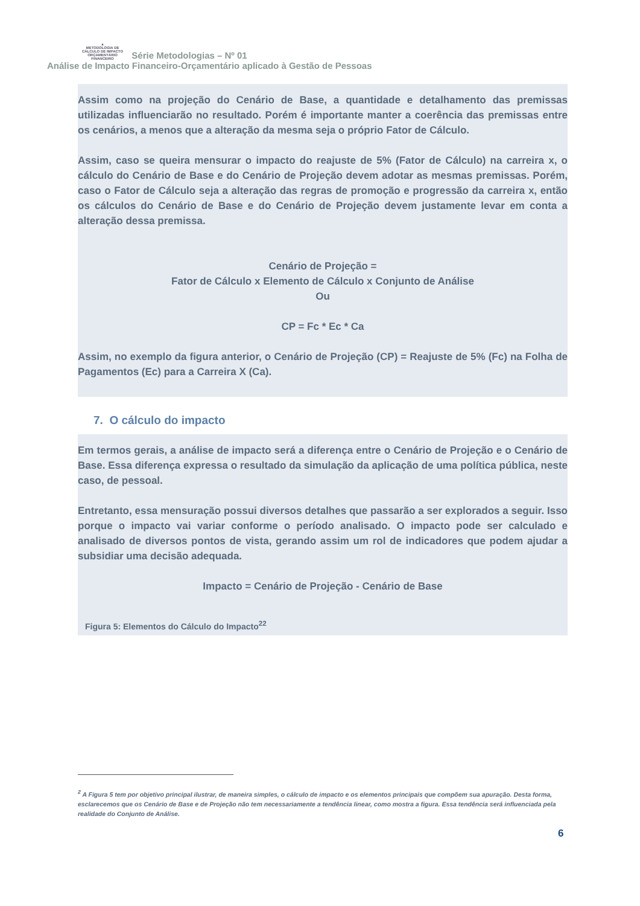▲
METODOLOGIA DE CÁLCULO DE IMPACTO ORÇAMENTÁRIO FINANCEIRO Série Metodologias – Nº 01
Análise de Impacto Financeiro-Orçamentário aplicado à Gestão de Pessoas
Assim como na projeção do Cenário de Base, a quantidade e detalhamento das premissas utilizadas influenciarão no resultado. Porém é importante manter a coerência das premissas entre os cenários, a menos que a alteração da mesma seja o próprio Fator de Cálculo.
Assim, caso se queira mensurar o impacto do reajuste de 5% (Fator de Cálculo) na carreira x, o cálculo do Cenário de Base e do Cenário de Projeção devem adotar as mesmas premissas. Porém, caso o Fator de Cálculo seja a alteração das regras de promoção e progressão da carreira x, então os cálculos do Cenário de Base e do Cenário de Projeção devem justamente levar em conta a alteração dessa premissa.
Cenário de Projeção =
Fator de Cálculo x Elemento de Cálculo x Conjunto de Análise
Ou
CP = Fc * Ec * Ca
Assim, no exemplo da figura anterior, o Cenário de Projeção (CP) = Reajuste de 5% (Fc) na Folha de Pagamentos (Ec) para a Carreira X (Ca).
7. O cálculo do impacto
Em termos gerais, a análise de impacto será a diferença entre o Cenário de Projeção e o Cenário de Base. Essa diferença expressa o resultado da simulação da aplicação de uma política pública, neste caso, de pessoal.
Entretanto, essa mensuração possui diversos detalhes que passarão a ser explorados a seguir. Isso porque o impacto vai variar conforme o período analisado. O impacto pode ser calculado e analisado de diversos pontos de vista, gerando assim um rol de indicadores que podem ajudar a subsidiar uma decisão adequada.
Impacto = Cenário de Projeção - Cenário de Base
Figura 5: Elementos do Cálculo do Impacto<sup>22</sup>
<sup>2</sup> A Figura 5 tem por objetivo principal ilustrar, de maneira simples, o cálculo de impacto e os elementos principais que compõem sua apuração. Desta forma, esclarecemos que os Cenário de Base e de Projeção não tem necessariamente a tendência linear, como mostra a figura. Essa tendência será influenciada pela realidade do Conjunto de Análise.
6